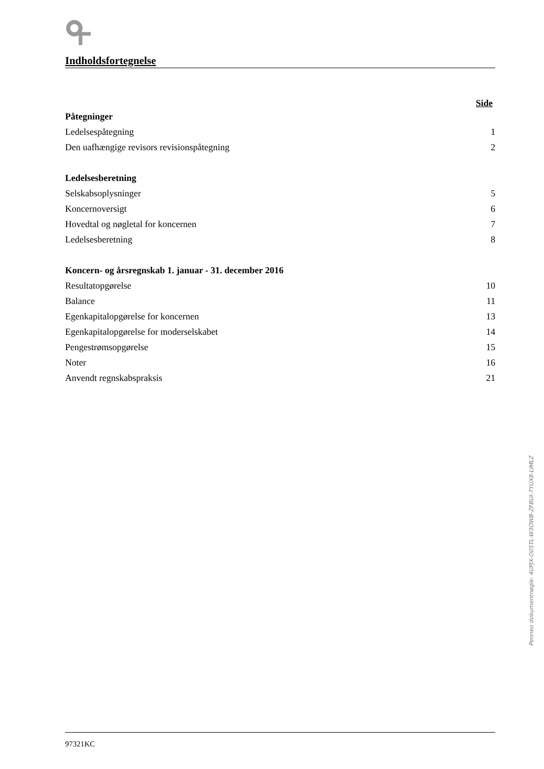Indholdsfortegnelse
Side
| Påtegninger | |
| Ledelsespåtegning | 1 |
| Den uafhængige revisors revisionspåtegning | 2 |
| Ledelsesberetning | |
| Selskabsoplysninger | 5 |
| Koncernoversigt | 6 |
| Hovedtal og nøgletal for koncernen | 7 |
| Ledelsesberetning | 8 |
| Koncern- og årsregnskab 1. januar - 31. december 2016 | |
| Resultatopgørelse | 10 |
| Balance | 11 |
| Egenkapitalopgørelse for koncernen | 13 |
| Egenkapitalopgørelse for moderselskabet | 14 |
| Pengestrømsopgørelse | 15 |
| Noter | 16 |
| Anvendt regnskabspraksis | 21 |
97321KC
Penneo dokumentnøgle: 4UPJX-O05TL-W3OWB-ZFBUI-7YUX8-LIMLZ